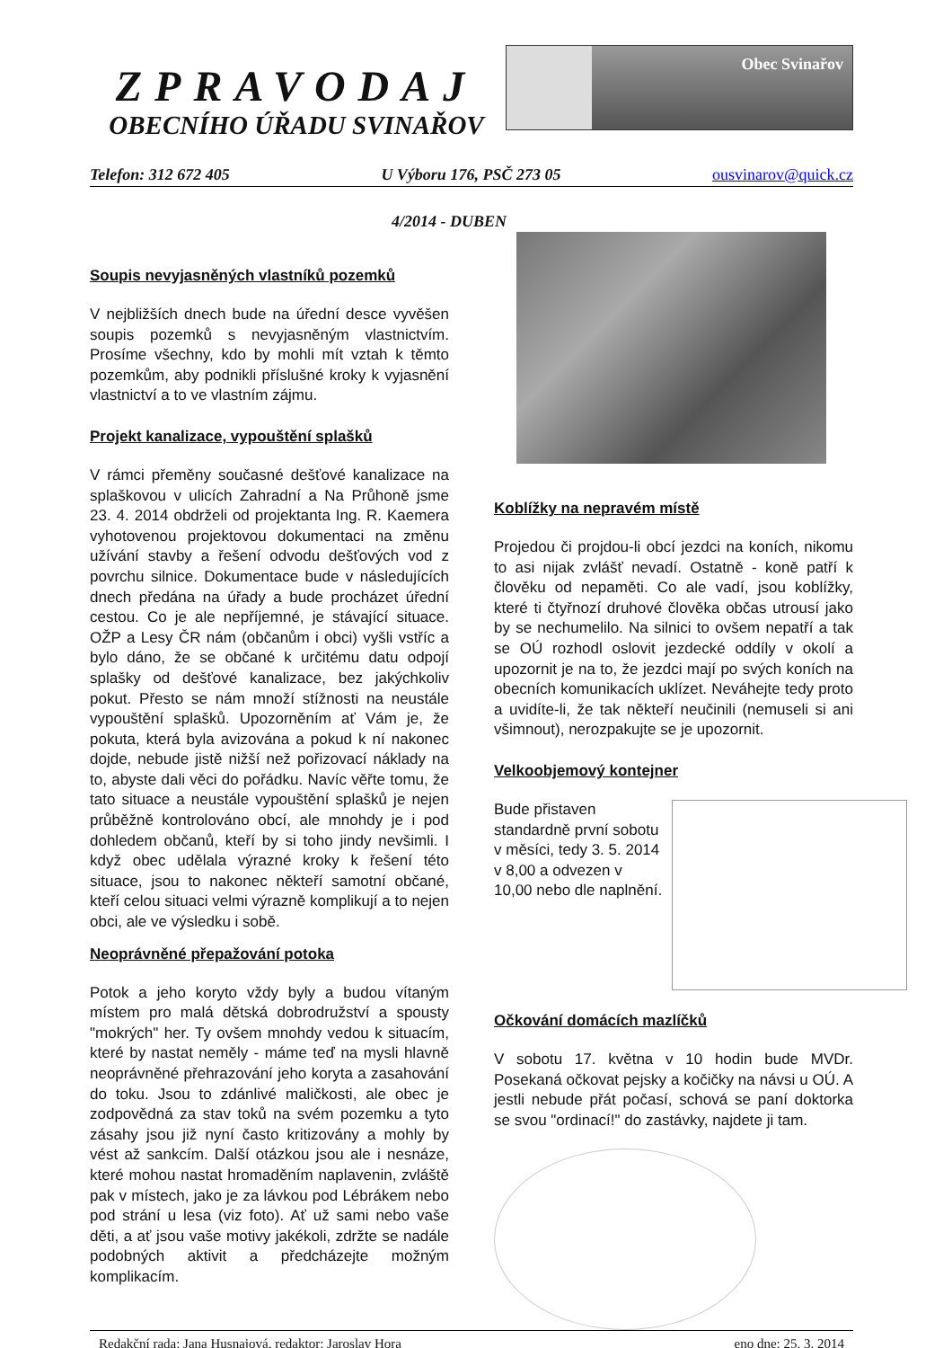ZPRAVODAJ
OBECNÍHO ÚŘADU SVINAŘOV
Obec Svinařov
Telefon: 312 672 405 U Výboru 176, PSČ 273 05 ousvinarov@quick.cz
4/2014 - DUBEN
Soupis nevyjasněných vlastníků pozemků
V nejbližších dnech bude na úřední desce vyvěšen soupis pozemků s nevyjasněným vlastnictvím. Prosíme všechny, kdo by mohli mít vztah k těmto pozemkům, aby podnikli příslušné kroky k vyjasnění vlastnictví a to ve vlastním zájmu.
Projekt kanalizace, vypouštění splašků
V rámci přeměny současné dešťové kanalizace na splaškovou v ulicích Zahradní a Na Průhoně jsme 23. 4. 2014 obdrželi od projektanta Ing. R. Kaemera vyhotovenou projektovou dokumentaci na změnu užívání stavby a řešení odvodu dešťových vod z povrchu silnice. Dokumentace bude v následujících dnech předána na úřady a bude procházet úřední cestou. Co je ale nepříjemné, je stávající situace. OŽP a Lesy ČR nám (občanům i obci) vyšli vstříc a bylo dáno, že se občané k určitému datu odpojí splašky od dešťové kanalizace, bez jakýchkoliv pokut. Přesto se nám množí stížnosti na neustále vypouštění splašků. Upozorněním ať Vám je, že pokuta, která byla avizována a pokud k ní nakonec dojde, nebude jistě nižší než pořizovací náklady na to, abyste dali věci do pořádku. Navíc věřte tomu, že tato situace a neustále vypouštění splašků je nejen průběžně kontrolováno obcí, ale mnohdy je i pod dohledem občanů, kteří by si toho jindy nevšimli. I když obec udělala výrazné kroky k řešení této situace, jsou to nakonec někteří samotní občané, kteří celou situaci velmi výrazně komplikují a to nejen obci, ale ve výsledku i sobě.
Neoprávněné přepažování potoka
Potok a jeho koryto vždy byly a budou vítaným místem pro malá dětská dobrodružství a spousty "mokrých" her. Ty ovšem mnohdy vedou k situacím, které by nastat neměly - máme teď na mysli hlavně neoprávněné přehrazování jeho koryta a zasahování do toku. Jsou to zdánlivé maličkosti, ale obec je zodpovědná za stav toků na svém pozemku a tyto zásahy jsou již nyní často kritizovány a mohly by vést až sankcím. Další otázkou jsou ale i nesnáze, které mohou nastat hromaděním naplavenin, zvláště pak v místech, jako je za lávkou pod Lébrákem nebo pod strání u lesa (viz foto). Ať už sami nebo vaše děti, a ať jsou vaše motivy jakékoli, zdržte se nadále podobných aktivit a předcházejte možným komplikacím.
Koblížky na nepravém místě
Projedou či projdou-li obcí jezdci na koních, nikomu to asi nijak zvlášť nevadí. Ostatně - koně patří k člověku od nepaměti. Co ale vadí, jsou koblížky, které ti čtyřnozí druhové člověka občas utrousí jako by se nechumelilo. Na silnici to ovšem nepatří a tak se OÚ rozhodl oslovit jezdecké oddíly v okolí a upozornit je na to, že jezdci mají po svých koních na obecních komunikacích uklízet. Neváhejte tedy proto a uvidíte-li, že tak někteří neučinili (nemuseli si ani všimnout), nerozpakujte se je upozornit.
Velkoobjemový kontejner
Bude přistaven standardně první sobotu v měsíci, tedy 3. 5. 2014 v 8,00 a odvezen v 10,00 nebo dle naplnění.
Očkování domácích mazlíčků
V sobotu 17. května v 10 hodin bude MVDr. Posekaná očkovat pejsky a kočičky na návsi u OÚ. A jestli nebude přát počasí, schová se paní doktorka se svou "ordinací!" do zastávky, najdete ji tam.
Redakční rada: Jana Husnajová, redaktor: Jaroslav Hora eno dne: 25. 3. 2014